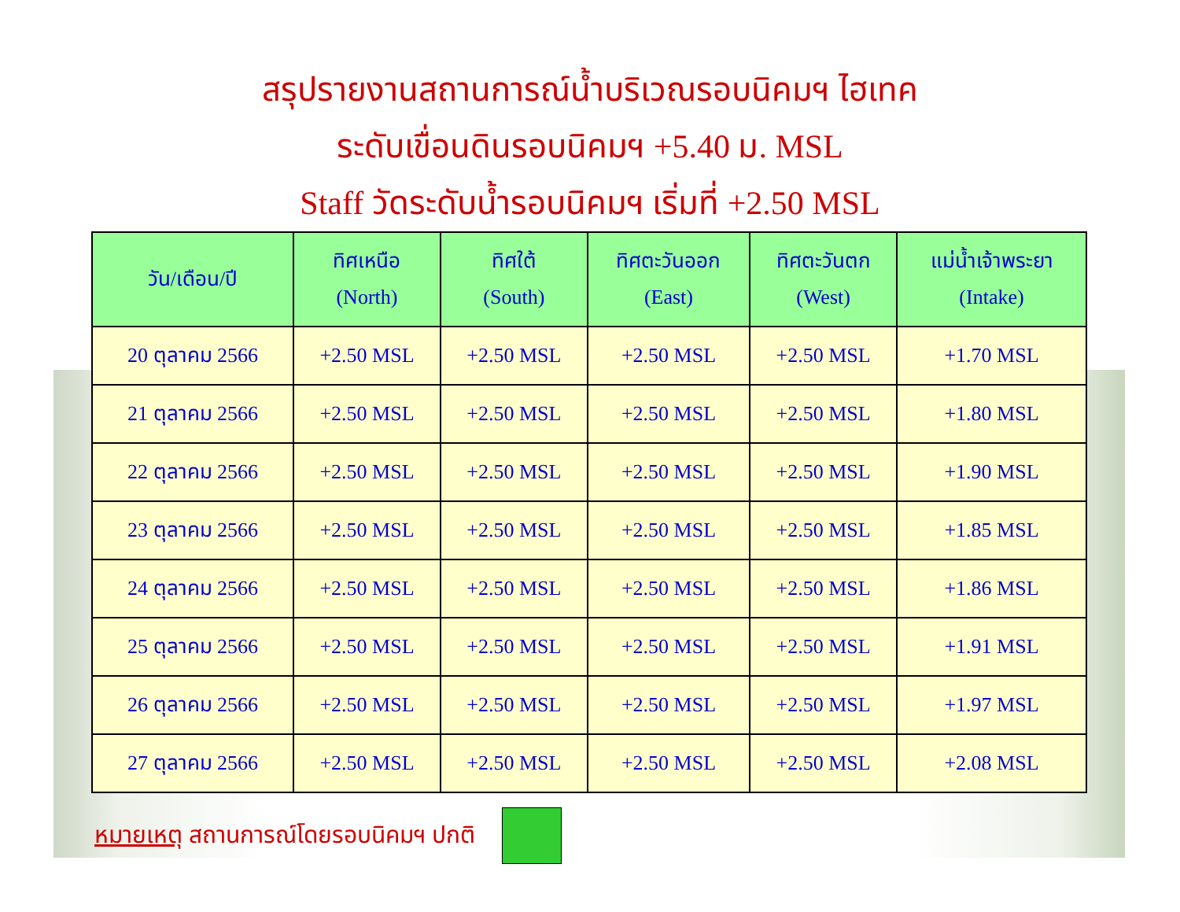สรุปรายงานสถานการณ์น้ำบริเวณรอบนิคมฯ ไฮเทค
ระดับเขื่อนดินรอบนิคมฯ +5.40 ม. MSL
Staff วัดระดับน้ำรอบนิคมฯ เริ่มที่ +2.50 MSL
| วัน/เดือน/ปี | ทิศเหนือ (North) | ทิศใต้ (South) | ทิศตะวันออก (East) | ทิศตะวันตก (West) | แม่น้ำเจ้าพระยา (Intake) |
| --- | --- | --- | --- | --- | --- |
| 20 ตุลาคม 2566 | +2.50 MSL | +2.50 MSL | +2.50 MSL | +2.50 MSL | +1.70 MSL |
| 21 ตุลาคม 2566 | +2.50 MSL | +2.50 MSL | +2.50 MSL | +2.50 MSL | +1.80 MSL |
| 22 ตุลาคม 2566 | +2.50 MSL | +2.50 MSL | +2.50 MSL | +2.50 MSL | +1.90 MSL |
| 23 ตุลาคม 2566 | +2.50 MSL | +2.50 MSL | +2.50 MSL | +2.50 MSL | +1.85 MSL |
| 24 ตุลาคม 2566 | +2.50 MSL | +2.50 MSL | +2.50 MSL | +2.50 MSL | +1.86 MSL |
| 25 ตุลาคม 2566 | +2.50 MSL | +2.50 MSL | +2.50 MSL | +2.50 MSL | +1.91 MSL |
| 26 ตุลาคม 2566 | +2.50 MSL | +2.50 MSL | +2.50 MSL | +2.50 MSL | +1.97 MSL |
| 27 ตุลาคม 2566 | +2.50 MSL | +2.50 MSL | +2.50 MSL | +2.50 MSL | +2.08 MSL |
หมายเหตุ สถานการณ์โดยรอบนิคมฯ ปกติ